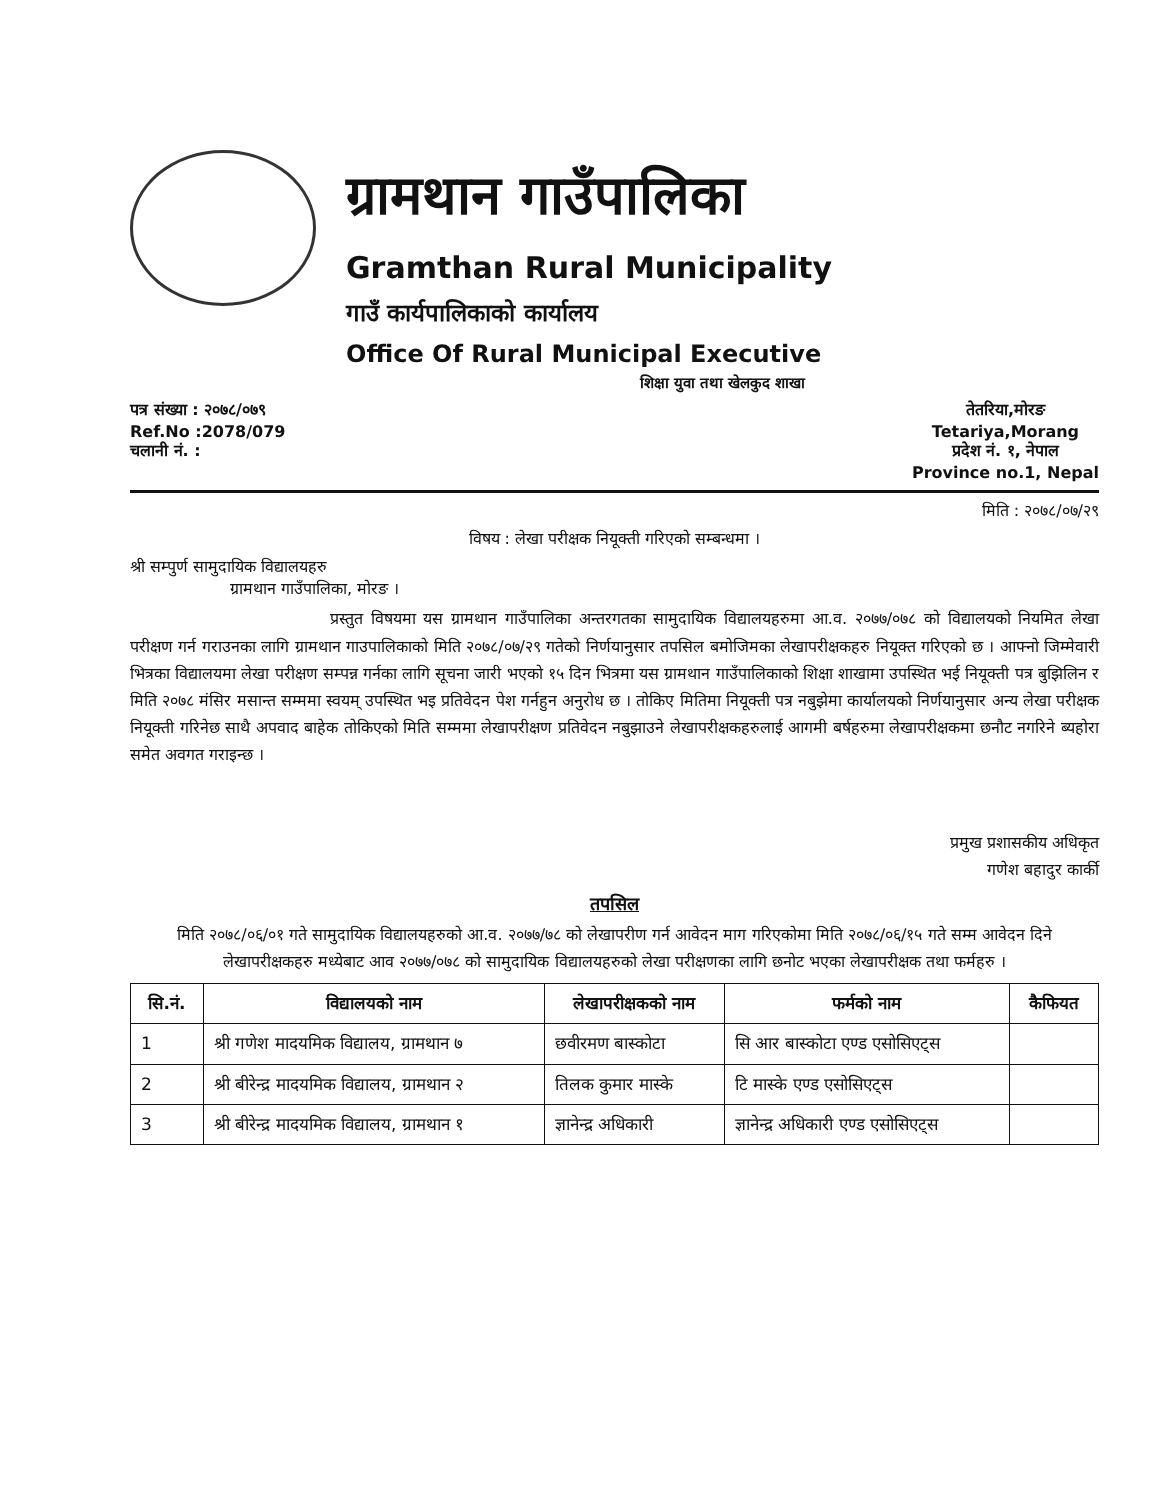ग्रामथान गाउँपालिका
Gramthan Rural Municipality
गाउँ कार्यपालिकाको कार्यालय
Office Of Rural Municipal Executive
शिक्षा युवा तथा खेलकुद शाखा
पत्र संख्या : २०७८/०७९
Ref.No :2078/079
चलानी नं. :
तेतरिया,मोरङ
Tetariya,Morang
प्रदेश नं. १, नेपाल
Province no.1, Nepal
मिति : २०७८/०७/२९
विषय : लेखा परीक्षक नियूक्ती गरिएको सम्बन्धमा ।
श्री सम्पुर्ण सामुदायिक विद्यालयहरु
ग्रामथान गाउँपालिका, मोरङ ।
प्रस्तुत विषयमा यस ग्रामथान गाउँपालिका अन्तरगतका सामुदायिक विद्यालयहरुमा आ.व. २०७७/०७८ को विद्यालयको नियमित लेखा परीक्षण गर्न गराउनका लागि ग्रामथान गाउपालिकाको मिति २०७८/०७/२९ गतेको निर्णयानुसार तपसिल बमोजिमका लेखापरीक्षकहरु नियूक्त गरिएको छ । आफ्नो जिम्मेवारी भित्रका विद्यालयमा लेखा परीक्षण सम्पन्न गर्नका लागि सूचना जारी भएको १५ दिन भित्रमा यस ग्रामथान गाउँपालिकाको शिक्षा शाखामा उपस्थित भई नियूक्ती पत्र बुझिलिन र मिति २०७८ मंसिर मसान्त सम्ममा स्वयम् उपस्थित भइ प्रतिवेदन पेश गर्नहुन अनुरोध छ । तोकिए मितिमा नियूक्ती पत्र नबुझेमा कार्यालयको निर्णयानुसार अन्य लेखा परीक्षक नियूक्ती गरिनेछ साथै अपवाद बाहेक तोकिएको मिति सम्ममा लेखापरीक्षण प्रतिवेदन नबुझाउने लेखापरीक्षकहरुलाई आगमी बर्षहरुमा लेखापरीक्षकमा छनौट नगरिने ब्यहोरा समेत अवगत गराइन्छ ।
प्रमुख प्रशासकीय अधिकृत
गणेश बहादुर कार्की
तपसिल
मिति २०७८/०६/०१ गते सामुदायिक विद्यालयहरुको आ.व. २०७७/७८ को लेखापरीण गर्न आवेदन माग गरिएकोमा मिति २०७८/०६/१५ गते सम्म आवेदन दिने लेखापरीक्षकहरु मध्येबाट आव २०७७/०७८ को सामुदायिक विद्यालयहरुको लेखा परीक्षणका लागि छनोट भएका लेखापरीक्षक तथा फर्महरु ।
| सि.नं. | विद्यालयको नाम | लेखापरीक्षकको नाम | फर्मको नाम | कैफियत |
| --- | --- | --- | --- | --- |
| 1 | श्री गणेश मादयमिक विद्यालय, ग्रामथान ७ | छवीरमण बास्कोटा | सि आर बास्कोटा एण्ड एसोसिएट्स | |
| 2 | श्री बीरेन्द्र मादयमिक विद्यालय, ग्रामथान २ | तिलक कुमार मास्के | टि मास्के एण्ड एसोसिएट्स | |
| 3 | श्री बीरेन्द्र मादयमिक विद्यालय, ग्रामथान १ | ज्ञानेन्द्र अधिकारी | ज्ञानेन्द्र अधिकारी एण्ड एसोसिएट्स | |